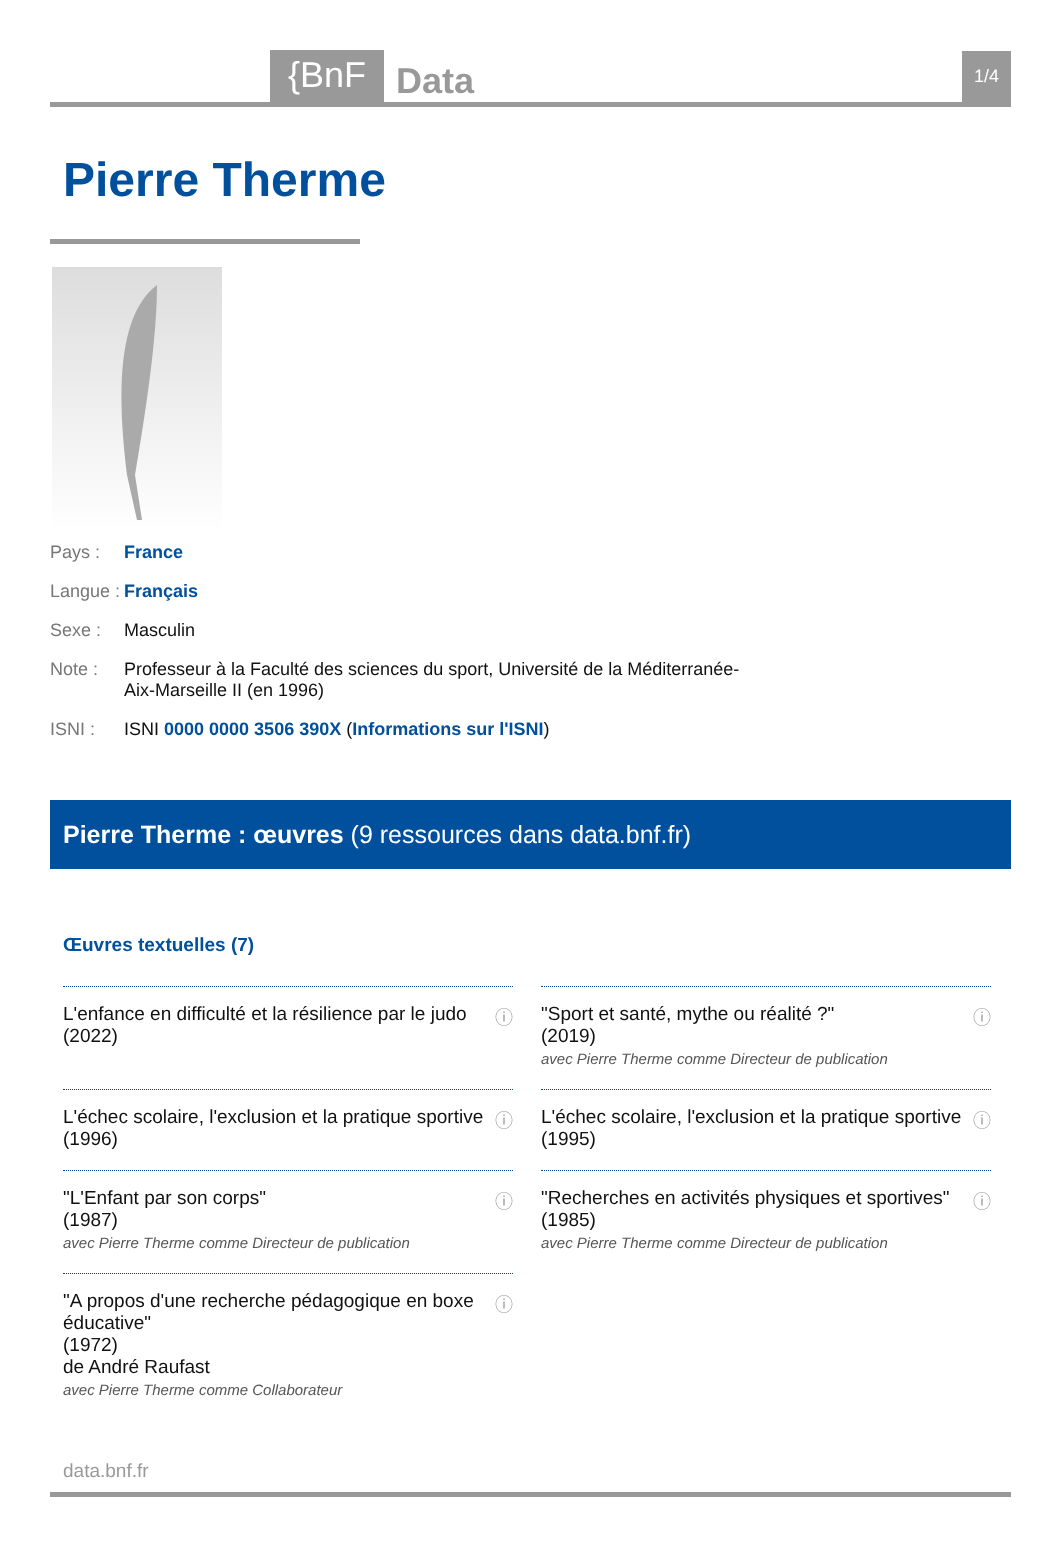{BnF Data 1/4
Pierre Therme
Pays : France
Langue : Français
Sexe : Masculin
Note : Professeur à la Faculté des sciences du sport, Université de la Méditerranée-Aix-Marseille II (en 1996)
ISNI : ISNI 0000 0000 3506 390X (Informations sur l'ISNI)
Pierre Therme : œuvres (9 ressources dans data.bnf.fr)
Œuvres textuelles (7)
L'enfance en difficulté et la résilience par le judo
(2022)
ⓘ
"Sport et santé, mythe ou réalité ?"
(2019)
avec Pierre Therme comme Directeur de publication
ⓘ
L'échec scolaire, l'exclusion et la pratique sportive
(1996)
ⓘ
L'échec scolaire, l'exclusion et la pratique sportive
(1995)
ⓘ
"L'Enfant par son corps"
(1987)
avec Pierre Therme comme Directeur de publication
ⓘ
"Recherches en activités physiques et sportives"
(1985)
avec Pierre Therme comme Directeur de publication
ⓘ
"A propos d'une recherche pédagogique en boxe éducative"
(1972)
de André Raufast
avec Pierre Therme comme Collaborateur
ⓘ
data.bnf.fr